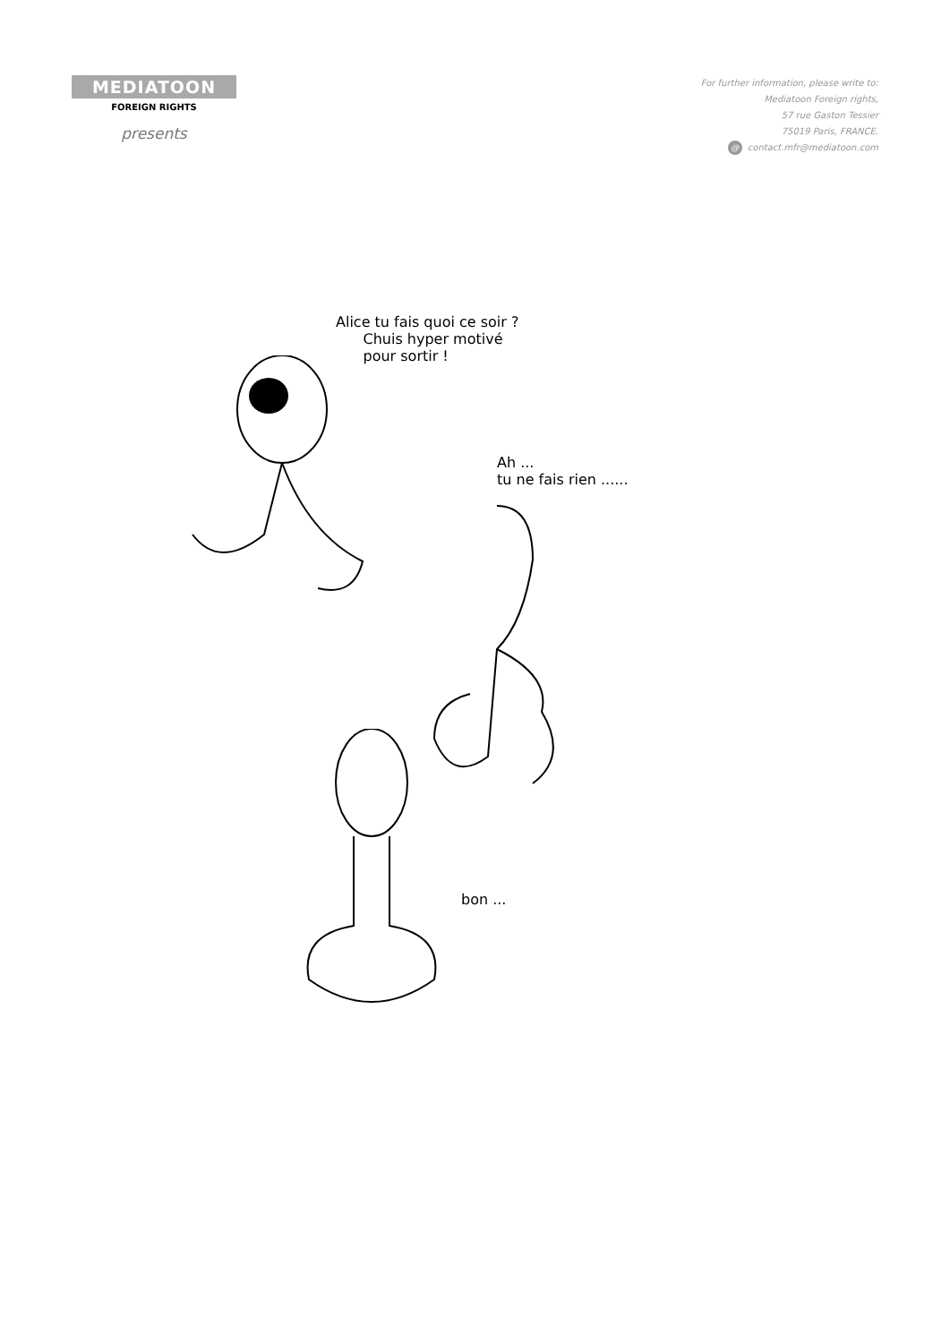MEDIATOON
FOREIGN RIGHTS
presents
For further information, please write to:
Mediatoon Foreign rights,
57 rue Gaston Tessier
75019 Paris, FRANCE.
@ contact.mfr@mediatoon.com
Alice tu fais quoi ce soir ?
Chuis hyper motivé
pour sortir !
Ah ...
tu ne fais rien ......
bon ...